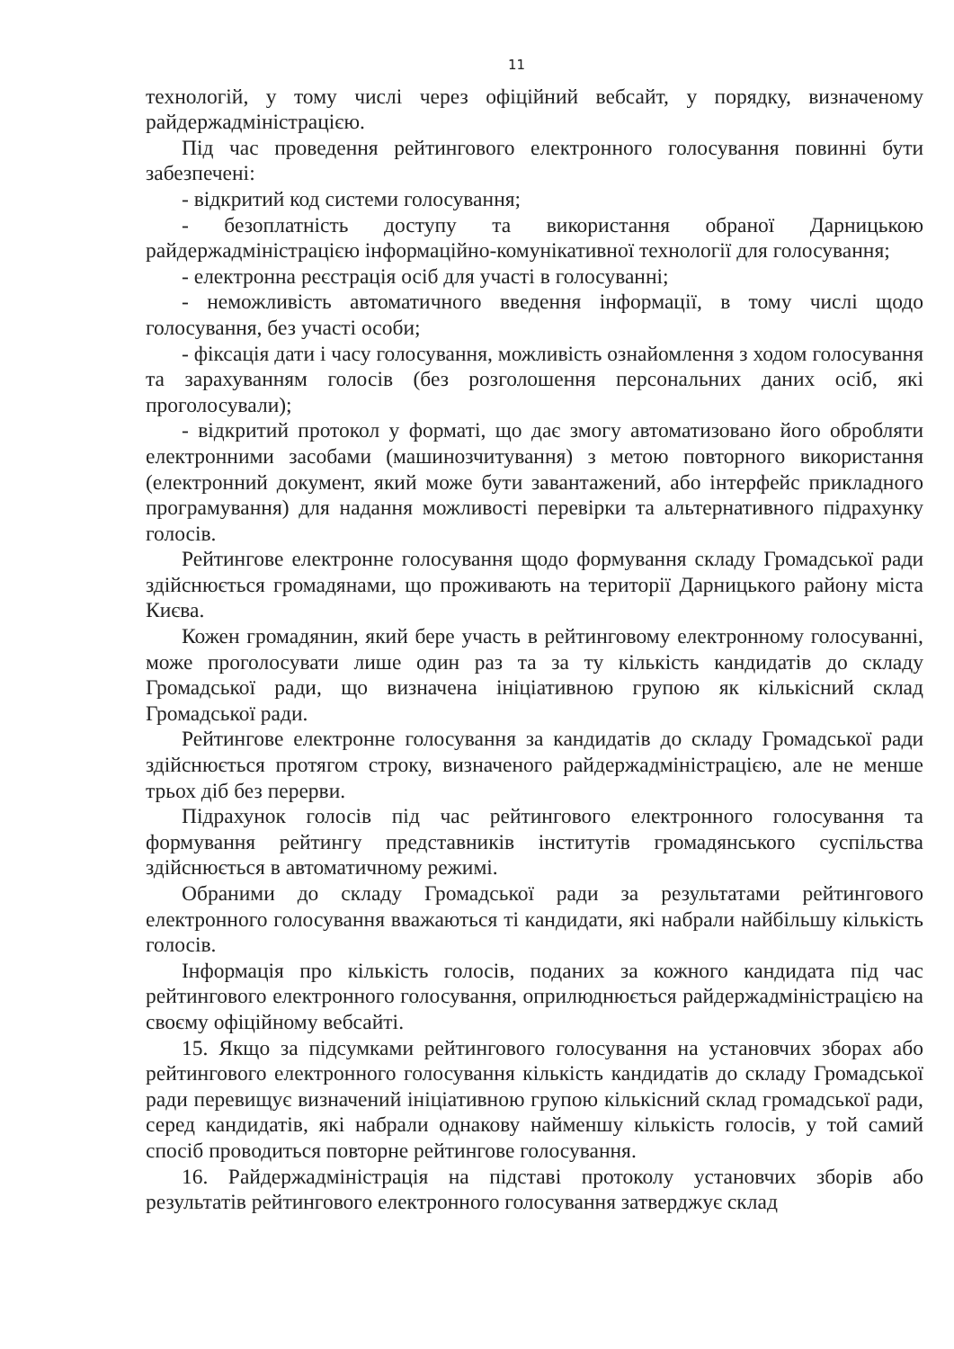11
технологій, у тому числі через офіційний вебсайт, у порядку, визначеному райдержадміністрацією.
Під час проведення рейтингового електронного голосування повинні бути забезпечені:
- відкритий код системи голосування;
- безоплатність доступу та використання обраної Дарницькою райдержадміністрацією інформаційно-комунікативної технології для голосування;
- електронна реєстрація осіб для участі в голосуванні;
- неможливість автоматичного введення інформації, в тому числі щодо голосування, без участі особи;
- фіксація дати і часу голосування, можливість ознайомлення з ходом голосування та зарахуванням голосів (без розголошення персональних даних осіб, які проголосували);
- відкритий протокол у форматі, що дає змогу автоматизовано його обробляти електронними засобами (машинозчитування) з метою повторного використання (електронний документ, який може бути завантажений, або інтерфейс прикладного програмування) для надання можливості перевірки та альтернативного підрахунку голосів.
Рейтингове електронне голосування щодо формування складу Громадської ради здійснюється громадянами, що проживають на території Дарницького району міста Києва.
Кожен громадянин, який бере участь в рейтинговому електронному голосуванні, може проголосувати лише один раз та за ту кількість кандидатів до складу Громадської ради, що визначена ініціативною групою як кількісний склад Громадської ради.
Рейтингове електронне голосування за кандидатів до складу Громадської ради здійснюється протягом строку, визначеного райдержадміністрацією, але не менше трьох діб без перерви.
Підрахунок голосів під час рейтингового електронного голосування та формування рейтингу представників інститутів громадянського суспільства здійснюється в автоматичному режимі.
Обраними до складу Громадської ради за результатами рейтингового електронного голосування вважаються ті кандидати, які набрали найбільшу кількість голосів.
Інформація про кількість голосів, поданих за кожного кандидата під час рейтингового електронного голосування, оприлюднюється райдержадміністрацією на своєму офіційному вебсайті.
15. Якщо за підсумками рейтингового голосування на установчих зборах або рейтингового електронного голосування кількість кандидатів до складу Громадської ради перевищує визначений ініціативною групою кількісний склад громадської ради, серед кандидатів, які набрали однакову найменшу кількість голосів, у той самий спосіб проводиться повторне рейтингове голосування.
16. Райдержадміністрація на підставі протоколу установчих зборів або результатів рейтингового електронного голосування затверджує склад